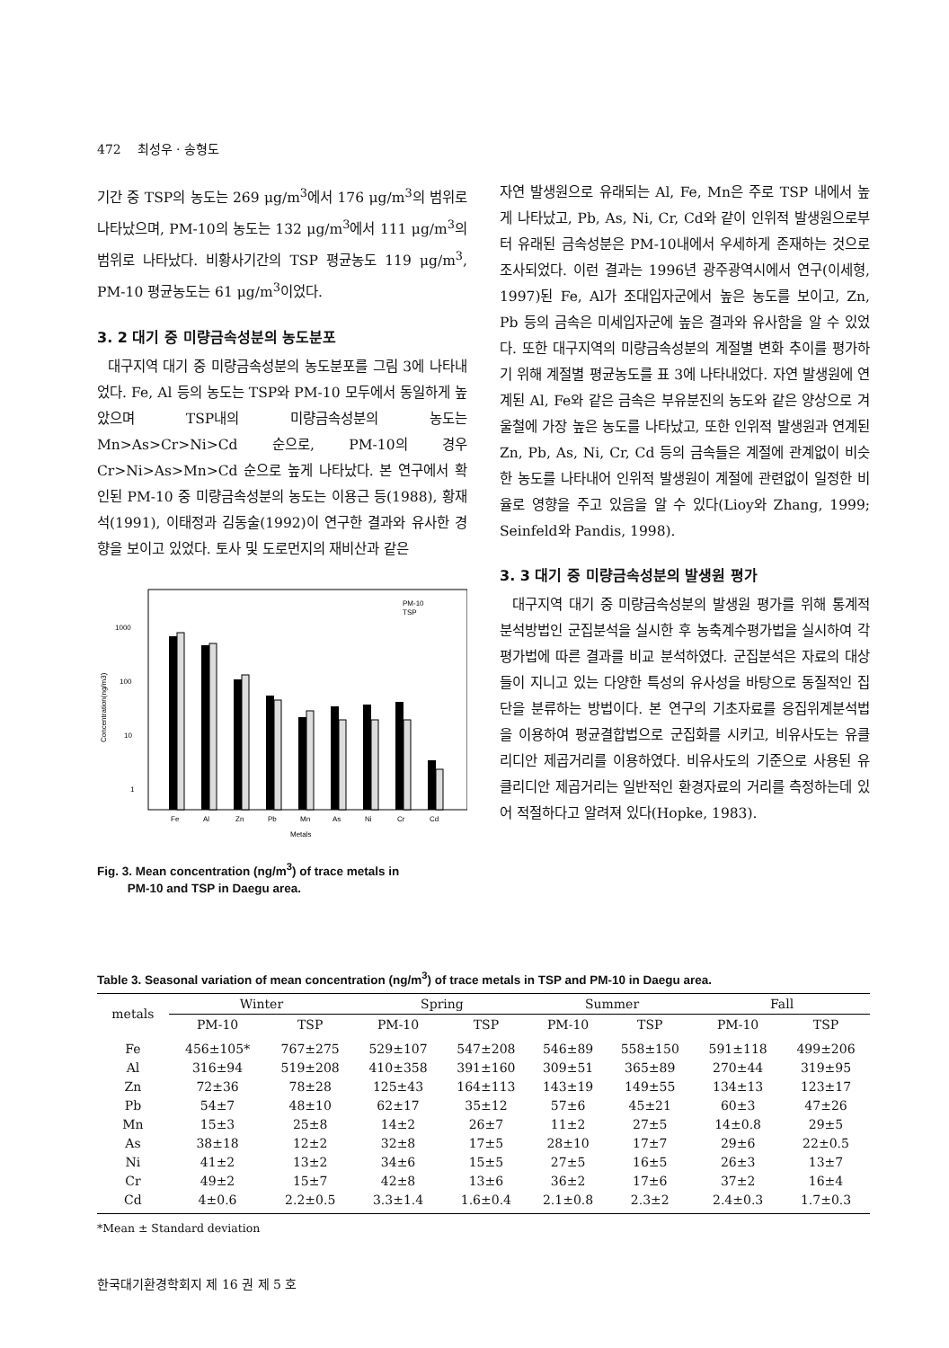472 최성우 · 송형도
기간 중 TSP의 농도는 269 μg/m<sup>3</sup>에서 176 μg/m<sup>3</sup>의 범위로 나타났으며, PM-10의 농도는 132 μg/m<sup>3</sup>에서 111 μg/m<sup>3</sup>의 범위로 나타났다. 비황사기간의 TSP 평균농도 119 μg/m<sup>3</sup>, PM-10 평균농도는 61 μg/m<sup>3</sup>이었다.
3. 2 대기 중 미량금속성분의 농도분포
대구지역 대기 중 미량금속성분의 농도분포를 그림 3에 나타내었다. Fe, Al 등의 농도는 TSP와 PM-10 모두에서 동일하게 높았으며 TSP내의 미량금속성분의 농도는 Mn>As>Cr>Ni>Cd 순으로, PM-10의 경우 Cr>Ni>As>Mn>Cd 순으로 높게 나타났다. 본 연구에서 확인된 PM-10 중 미량금속성분의 농도는 이용근 등(1988), 황재석(1991), 이태정과 김동술(1992)이 연구한 결과와 유사한 경향을 보이고 있었다. 토사 및 도로먼지의 재비산과 같은
1000
100
10
1
Concentration(ng/m3)
PM-10
TSP
Fe
Al
Zn
Pb
Mn
As
Ni
Cr
Cd
Metals
Fig. 3. Mean concentration (ng/m<sup>3</sup>) of trace metals in
PM-10 and TSP in Daegu area.
자연 발생원으로 유래되는 Al, Fe, Mn은 주로 TSP 내에서 높게 나타났고, Pb, As, Ni, Cr, Cd와 같이 인위적 발생원으로부터 유래된 금속성분은 PM-10내에서 우세하게 존재하는 것으로 조사되었다. 이런 결과는 1996년 광주광역시에서 연구(이세형, 1997)된 Fe, Al가 조대입자군에서 높은 농도를 보이고, Zn, Pb 등의 금속은 미세입자군에 높은 결과와 유사함을 알 수 있었다. 또한 대구지역의 미량금속성분의 계절별 변화 추이를 평가하기 위해 계절별 평균농도를 표 3에 나타내었다. 자연 발생원에 연계된 Al, Fe와 같은 금속은 부유분진의 농도와 같은 양상으로 겨울철에 가장 높은 농도를 나타났고, 또한 인위적 발생원과 연계된 Zn, Pb, As, Ni, Cr, Cd 등의 금속들은 계절에 관계없이 비슷한 농도를 나타내어 인위적 발생원이 계절에 관련없이 일정한 비율로 영향을 주고 있음을 알 수 있다(Lioy와 Zhang, 1999; Seinfeld와 Pandis, 1998).
3. 3 대기 중 미량금속성분의 발생원 평가
대구지역 대기 중 미량금속성분의 발생원 평가를 위해 통계적 분석방법인 군집분석을 실시한 후 농축계수평가법을 실시하여 각 평가법에 따른 결과를 비교 분석하였다. 군집분석은 자료의 대상들이 지니고 있는 다양한 특성의 유사성을 바탕으로 동질적인 집단을 분류하는 방법이다. 본 연구의 기초자료를 응집위계분석법을 이용하여 평균결합법으로 군집화를 시키고, 비유사도는 유클리디안 제곱거리를 이용하였다. 비유사도의 기준으로 사용된 유클리디안 제곱거리는 일반적인 환경자료의 거리를 측정하는데 있어 적절하다고 알려져 있다(Hopke, 1983).
Table 3. Seasonal variation of mean concentration (ng/m<sup>3</sup>) of trace metals in TSP and PM-10 in Daegu area.
| metals | Winter | | Spring | | Summer | | Fall | |
| --- | --- | --- | --- | --- | --- | --- | --- | --- |
| | PM-10 | TSP | PM-10 | TSP | PM-10 | TSP | PM-10 | TSP |
| Fe | 456±105* | 767±275 | 529±107 | 547±208 | 546±89 | 558±150 | 591±118 | 499±206 |
| Al | 316±94 | 519±208 | 410±358 | 391±160 | 309±51 | 365±89 | 270±44 | 319±95 |
| Zn | 72±36 | 78±28 | 125±43 | 164±113 | 143±19 | 149±55 | 134±13 | 123±17 |
| Pb | 54±7 | 48±10 | 62±17 | 35±12 | 57±6 | 45±21 | 60±3 | 47±26 |
| Mn | 15±3 | 25±8 | 14±2 | 26±7 | 11±2 | 27±5 | 14±0.8 | 29±5 |
| As | 38±18 | 12±2 | 32±8 | 17±5 | 28±10 | 17±7 | 29±6 | 22±0.5 |
| Ni | 41±2 | 13±2 | 34±6 | 15±5 | 27±5 | 16±5 | 26±3 | 13±7 |
| Cr | 49±2 | 15±7 | 42±8 | 13±6 | 36±2 | 17±6 | 37±2 | 16±4 |
| Cd | 4±0.6 | 2.2±0.5 | 3.3±1.4 | 1.6±0.4 | 2.1±0.8 | 2.3±2 | 2.4±0.3 | 1.7±0.3 |
*Mean ± Standard deviation
한국대기환경학회지 제 16 권 제 5 호